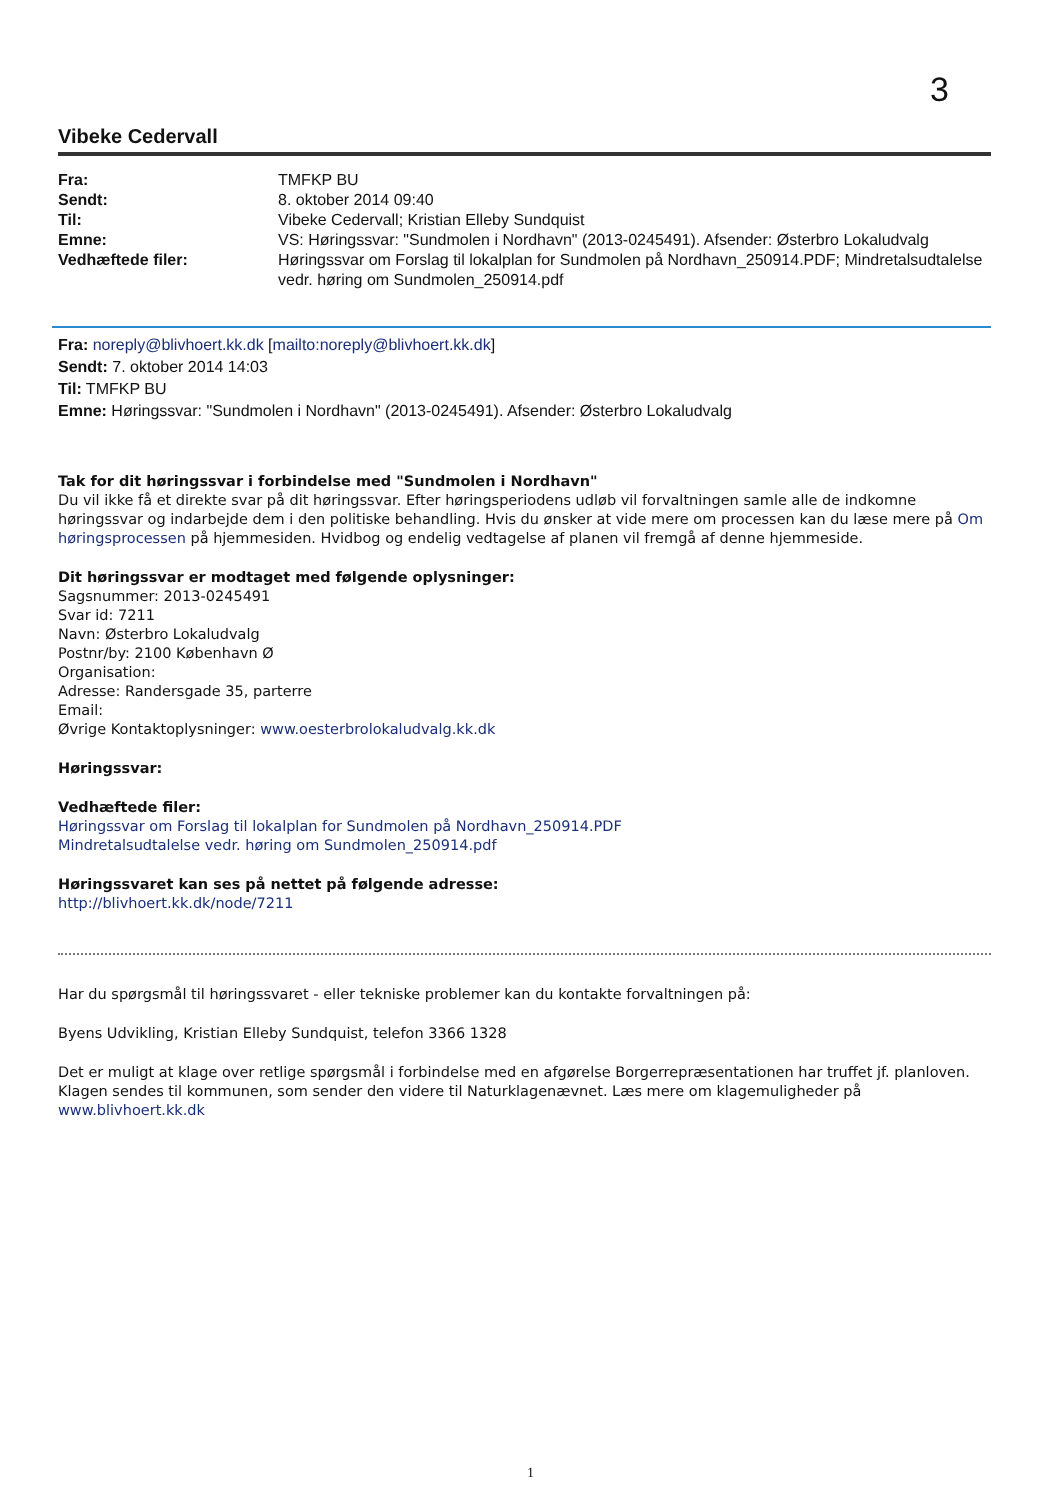3
Vibeke Cedervall
| Fra: | TMFKP BU |
| Sendt: | 8. oktober 2014 09:40 |
| Til: | Vibeke Cedervall; Kristian Elleby Sundquist |
| Emne: | VS: Høringssvar: "Sundmolen i Nordhavn" (2013-0245491). Afsender: Østerbro Lokaludvalg |
| Vedhæftede filer: | Høringssvar om Forslag til lokalplan for Sundmolen på Nordhavn_250914.PDF; Mindretalsudtalelse vedr. høring om Sundmolen_250914.pdf |
Fra: noreply@blivhoert.kk.dk [mailto:noreply@blivhoert.kk.dk]
Sendt: 7. oktober 2014 14:03
Til: TMFKP BU
Emne: Høringssvar: "Sundmolen i Nordhavn" (2013-0245491). Afsender: Østerbro Lokaludvalg
Tak for dit høringssvar i forbindelse med "Sundmolen i Nordhavn"
Du vil ikke få et direkte svar på dit høringssvar. Efter høringsperiodens udløb vil forvaltningen samle alle de indkomne høringssvar og indarbejde dem i den politiske behandling. Hvis du ønsker at vide mere om processen kan du læse mere på Om høringsprocessen på hjemmesiden. Hvidbog og endelig vedtagelse af planen vil fremgå af denne hjemmeside.
Dit høringssvar er modtaget med følgende oplysninger:
Sagsnummer: 2013-0245491
Svar id: 7211
Navn: Østerbro Lokaludvalg
Postnr/by: 2100 København Ø
Organisation:
Adresse: Randersgade 35, parterre
Email:
Øvrige Kontaktoplysninger: www.oesterbrolokaludvalg.kk.dk
Høringssvar:
Vedhæftede filer:
Høringssvar om Forslag til lokalplan for Sundmolen på Nordhavn_250914.PDF
Mindretalsudtalelse vedr. høring om Sundmolen_250914.pdf
Høringssvaret kan ses på nettet på følgende adresse:
http://blivhoert.kk.dk/node/7211
Har du spørgsmål til høringssvaret - eller tekniske problemer kan du kontakte forvaltningen på:
Byens Udvikling, Kristian Elleby Sundquist, telefon 3366 1328
Det er muligt at klage over retlige spørgsmål i forbindelse med en afgørelse Borgerrepræsentationen har truffet jf. planloven. Klagen sendes til kommunen, som sender den videre til Naturklagenævnet. Læs mere om klagemuligheder på www.blivhoert.kk.dk
1